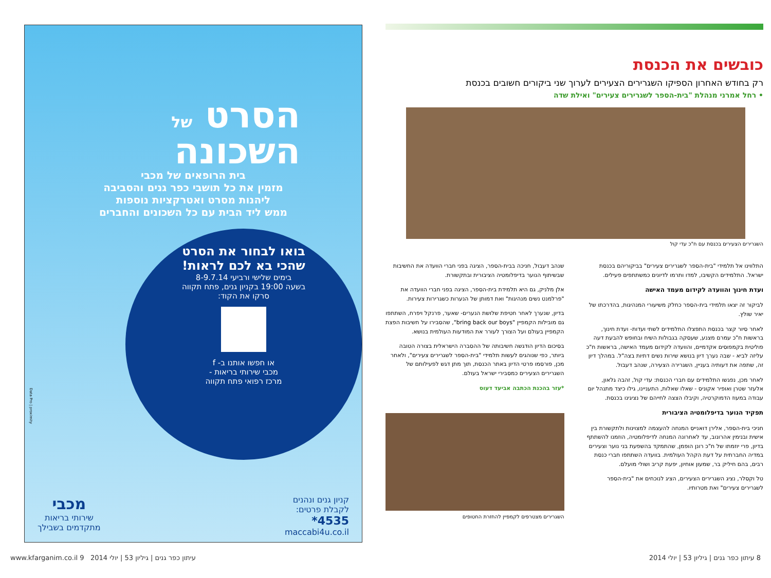כובשים את הכנסת
רק בחודש האחרון הספיקו השגרירים הצעירים לערוך שני ביקורים חשובים בכנסת
• רחל אמרני מנהלת "בית-הספר לשגרירים צעירים" ואילת שדה
השגרירים הצעירים בכנסת עם ח"כ עדי קול
התלווינו אל תלמידי "בית-הספר לשגרירים צעירים" בביקוריהם בכנסת ישראל. התלמידים הקשיבו, למדו ותרמו לדיונים כמשתתפים פעילים.
ועדת חינוך והוועדה לקידום מעמד האישה
לביקור זה יצאו תלמידי בית-הספר כחלק משיעורי המנהיגות, בהדרכתו של יאיר שולץ.
לאחר סיור קצר בכנסת התפצלו התלמידים לשתי ועדות- ועדת חינוך, בראשות ח"כ עמרם מצנע, שעסקה בגבולות השיח ובחופש להבעת דעה פוליטית בקמפוסים אקדמיים, והוועדה לקידום מעמד האישה, בראשות ח"כ עליזה לביא - שבה נערך דיון בנושא שירות נשים דתיות בצה"ל. במהלך דיון זה, שתפה את דעותיה בעניין, השגרירה הצעירה, שנהב דעבול.
לאחר מכן, נפגשו התלמידים עם חברי הכנסת: עדי קול, זהבה גלאון, אלעזר שטרן ואופיר אקוניס - שאלו שאלות, התעניינו, גילו כיצד מתנהל יום עבודה במעוז הדמוקרטיה, וקיבלו הצצה לחייהם של נציגינו בכנסת.
תפקיד הנוער בדיפלומטיה הציבורית
חניכי בית-הספר, אלירן דואנייס המנחה להעצמה למצוינות ולתקשורת בין אישית ובנימין אהרונוב, עד לאחרונה המנחה לדיפלומטיה, הוזמנו להשתתף בדיון, פרי יוזמתו של ח"כ רונן הופמן, שהתמקד בהשפעת בני נוער וצעירים במדיה החברתית על דעת הקהל העולמית. בוועדה השתתפו חברי כנסת רבים, בהם חיליק בר, שמעון אוחיון, יפעת קריב ושולי מועלם.
טל וקסלר, נציג השגרירים הצעירים, הציג לנוכחים את "בית-הספר לשגרירים צעירים" ואת מטרותיו.
שנהב דעבול, חניכה בבית-הספר, הציגה בפני חברי הוועדה את החשיבות שבשיתוף הנוער בדיפלומטיה הציבורית ובתקשורת.
אלן מלניק, גם היא תלמידת בית-הספר, הציגה בפני חברי הוועדה את "פרלמנט נשים מנהיגות" ואת דמותן של הנערות כשגרירות צעירות.
בדיון, שנערך לאחר חטיפת שלושת הנערים- שאער, פרנקל ויפרח, השתתפו גם מובילות הקמפיין "bring back our boys", שהסבירו על חשיבות הפצת הקמפיין בעולם ועל הצורך לעורר את המודעות העולמית בנושא.
בסיכום הדיון הודגשה חשיבותה של ההסברה הישראלית בצורה הטובה ביותר, כפי שנוהגים לעשות תלמידי "בית-הספר לשגרירים צעירים", ולאחר מכן, פורסמו פרטי הדיון באתר הכנסת, תוך מתן דגש לפעילותם של השגרירים הצעירים כמסבירי ישראל בעולם.
*עזר בהכנת הכתבה אביעד דעוס
השגרירים מצטרפים לקמפיין להחזרת החטופים
הסרט של
השכונה
בית הרופאים של מכבי
מזמין את כל תושבי כפר גנים והסביבה
ליהנות מסרט ואטרקציות נוספות
ממש ליד הבית עם כל השכונים והחברים
בואו לבחור את הסרט
שהכי בא לכם לראות!
בימים שלישי ורביעי 8-9.7.14
בשעה 19:00 בקניון גנים, פתח תקווה
סרקו את הקוד:
או חפשו אותנו ב- f
מכבי שירותי בריאות -
מרכז רפואי פתח תקווה
קניון גנים ונהנים
לקבלת פרטים:
4535*
maccabi4u.co.il
מכבי
שירותי בריאות
מתקדמים בשבילך
Data Pro | proximity
8 עיתון כפר גנים | גיליון 53 | יולי 2014 עיתון כפר גנים | גיליון 53 | יולי 2014 www.kfarganim.co.il 9